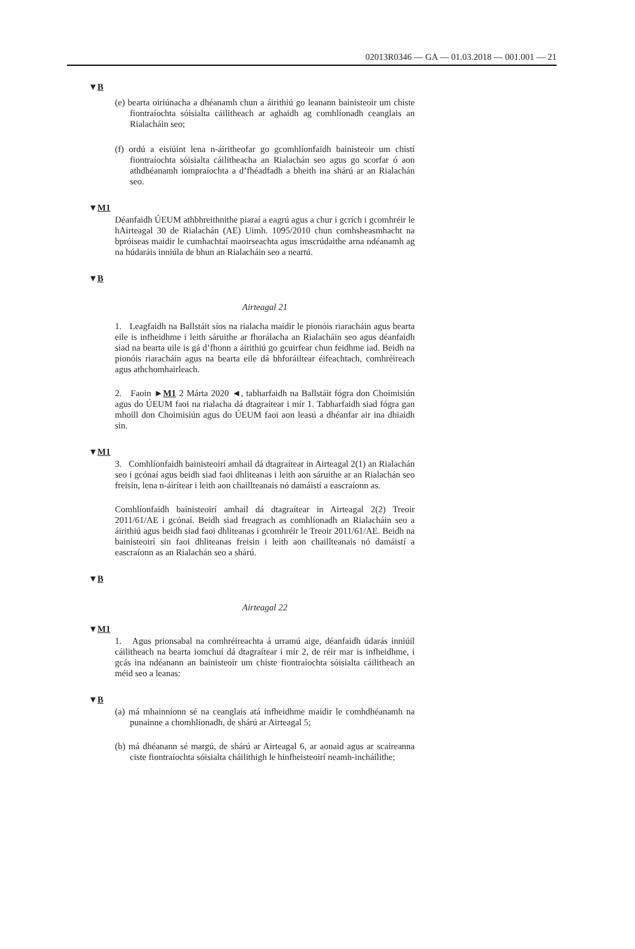02013R0346 — GA — 01.03.2018 — 001.001 — 21
▼B
(e) bearta oiriúnacha a dhéanamh chun a áirithiú go leanann bainisteoir um chiste fiontraíochta sóisialta cáilitheach ar aghaidh ag comhlíonadh ceanglais an Rialacháin seo;
(f) ordú a eisiúint lena n-áiritheofar go gcomhlíonfaidh bainisteoir um chistí fiontraíochta sóisialta cáilitheacha an Rialachán seo agus go scorfar ó aon athdhéanamh iompraíochta a d’fhéadfadh a bheith ina shárú ar an Rialachán seo.
▼M1
Déanfaidh ÚEUM athbhreithnithe piaraí a eagrú agus a chur i gcrích i gcomhréir le hAirteagal 30 de Rialachán (AE) Uimh. 1095/2010 chun comhsheasmhacht na bpróiseas maidir le cumhachtaí maoirseachta agus imscrúdaithe arna ndéanamh ag na húdaráis inniúla de bhun an Rialacháin seo a neartú.
▼B
Airteagal 21
1. Leagfaidh na Ballstáit síos na rialacha maidir le pionóis riaracháin agus bearta eile is infheidhme i leith sáruithe ar fhorálacha an Rialacháin seo agus déanfaidh siad na bearta uile is gá d’fhonn a áirithiú go gcuirfear chun feidhme iad. Beidh na pionóis riaracháin agus na bearta eile dá bhforáiltear éifeachtach, comhréireach agus athchomhairleach.
2. Faoin ►M1 2 Márta 2020 ◄, tabharfaidh na Ballstáit fógra don Choimisiún agus do ÚEUM faoi na rialacha dá dtagraítear i mír 1. Tabharfaidh siad fógra gan mhoill don Choimisiún agus do ÚEUM faoi aon leasú a dhéanfar air ina dhiaidh sin.
▼M1
3. Comhlíonfaidh bainisteoirí amhail dá dtagraítear in Airteagal 2(1) an Rialachán seo i gcónaí agus beidh siad faoi dhliteanas i leith aon sáruithe ar an Rialachán seo freisin, lena n-áirítear i leith aon chaillteanais nó damáistí a eascraíonn as.
Comhlíonfaidh bainisteoirí amhail dá dtagraítear in Airteagal 2(2) Treoir 2011/61/AE i gcónaí. Beidh siad freagrach as comhlíonadh an Rialacháin seo a áirithiú agus beidh siad faoi dhliteanas i gcomhréir le Treoir 2011/61/AE. Beidh na bainisteoirí sin faoi dhliteanas freisin i leith aon chaillteanais nó damáistí a eascraíonn as an Rialachán seo a shárú.
▼B
Airteagal 22
▼M1
1. Agus prionsabal na comhréireachta á urramú aige, déanfaidh údarás inniúil cáilitheach na bearta iomchuí dá dtagraítear i mír 2, de réir mar is infheidhme, i gcás ina ndéanann an bainisteoir um chiste fiontraíochta sóisialta cáilitheach an méid seo a leanas:
▼B
(a) má mhainníonn sé na ceanglais atá infheidhme maidir le comhdhéanamh na punainne a chomhlíonadh, de shárú ar Airteagal 5;
(b) má dhéanann sé margú, de shárú ar Airteagal 6, ar aonaid agus ar scaireanna ciste fiontraíochta sóisialta cháilithigh le hinfheisteoirí neamh-incháilithe;